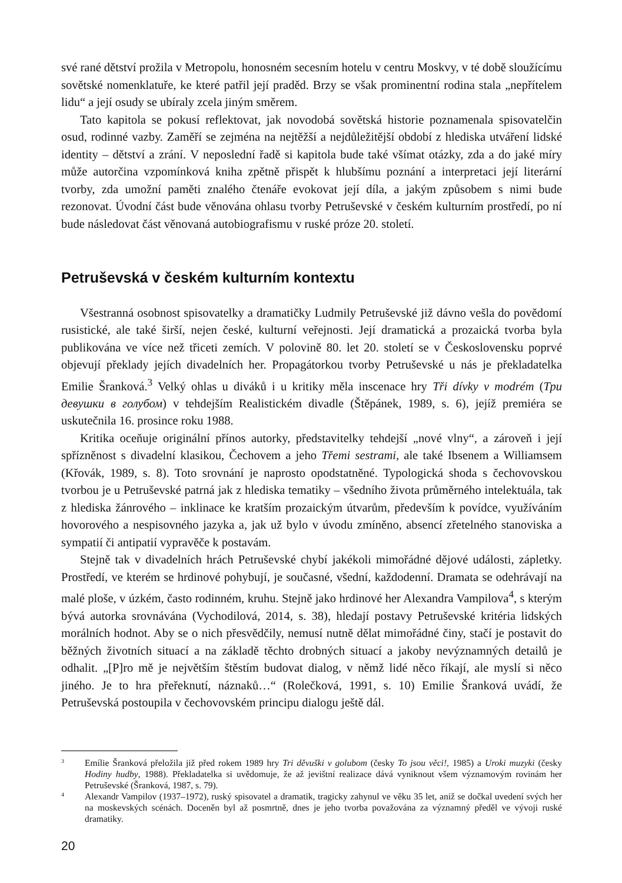své rané dětství prožila v Metropolu, honosném secesním hotelu v centru Moskvy, v té době sloužícímu sovětské nomenklatuře, ke které patřil její praděd. Brzy se však prominentní rodina stala „nepřítelem lidu“ a její osudy se ubíraly zcela jiným směrem.
Tato kapitola se pokusí reflektovat, jak novodobá sovětská historie poznamenala spisovatelčin osud, rodinné vazby. Zaměří se zejména na nejtěžší a nejdůležitější období z hlediska utváření lidské identity – dětství a zrání. V neposlední řadě si kapitola bude také všímat otázky, zda a do jaké míry může autorčina vzpomínková kniha zpětně přispět k hlubšímu poznání a interpretaci její literární tvorby, zda umožní paměti znalého čtenáře evokovat její díla, a jakým způsobem s nimi bude rezonovat. Úvodní část bude věnována ohlasu tvorby Petruševské v českém kulturním prostředí, po ní bude následovat část věnovaná autobiografismu v ruské próze 20. století.
Petruševská v českém kulturním kontextu
Všestranná osobnost spisovatelky a dramatičky Ludmily Petruševské již dávno vešla do povědomí rusistické, ale také širší, nejen české, kulturní veřejnosti. Její dramatická a prozaická tvorba byla publikována ve více než třiceti zemích. V polovině 80. let 20. století se v Československu poprvé objevují překlady jejích divadelních her. Propagátorkou tvorby Petruševské u nás je překladatelka Emilie Šranková.<sup>3</sup> Velký ohlas u diváků i u kritiky měla inscenace hry Tři dívky v modrém (Три девушки в голубом) v tehdejším Realistickém divadle (Štěpánek, 1989, s. 6), jejíž premiéra se uskutečnila 16. prosince roku 1988.
Kritika oceňuje originální přínos autorky, představitelky tehdejší „nové vlny“, a zároveň i její spřízněnost s divadelní klasikou, Čechovem a jeho Třemi sestrami, ale také Ibsenem a Williamsem (Křovák, 1989, s. 8). Toto srovnání je naprosto opodstatněné. Typologická shoda s čechovovskou tvorbou je u Petruševské patrná jak z hlediska tematiky – všedního života průměrného intelektuála, tak z hlediska žánrového – inklinace ke kratším prozaickým útvarům, především k povídce, využíváním hovorového a nespisovného jazyka a, jak už bylo v úvodu zmíněno, absencí zřetelného stanoviska a sympatií či antipatií vypravěče k postavám.
Stejně tak v divadelních hrách Petruševské chybí jakékoli mimořádné dějové události, zápletky. Prostředí, ve kterém se hrdinové pohybují, je současné, všední, každodenní. Dramata se odehrávají na malé ploše, v úzkém, často rodinném, kruhu. Stejně jako hrdinové her Alexandra Vampilova<sup>4</sup>, s kterým bývá autorka srovnávána (Vychodilová, 2014, s. 38), hledají postavy Petruševské kritéria lidských morálních hodnot. Aby se o nich přesvědčily, nemusí nutně dělat mimořádné činy, stačí je postavit do běžných životních situací a na základě těchto drobných situací a jakoby nevýznamných detailů je odhalit. „[P]ro mě je největším štěstím budovat dialog, v němž lidé něco říkají, ale myslí si něco jiného. Je to hra přeřeknutí, náznaků…“ (Rolečková, 1991, s. 10) Emilie Šranková uvádí, že Petruševská postoupila v čechovovském principu dialogu ještě dál.
3 Emílie Šranková přeložila již před rokem 1989 hry Tri děvuški v golubom (česky To jsou věci!, 1985) a Uroki muzyki (česky Hodiny hudby, 1988). Překladatelka si uvědomuje, že až jevištní realizace dává vyniknout všem významovým rovinám her Petruševské (Šranková, 1987, s. 79).
4 Alexandr Vampilov (1937–1972), ruský spisovatel a dramatik, tragicky zahynul ve věku 35 let, aniž se dočkal uvedení svých her na moskevských scénách. Doceněn byl až posmrtně, dnes je jeho tvorba považována za významný předěl ve vývoji ruské dramatiky.
20